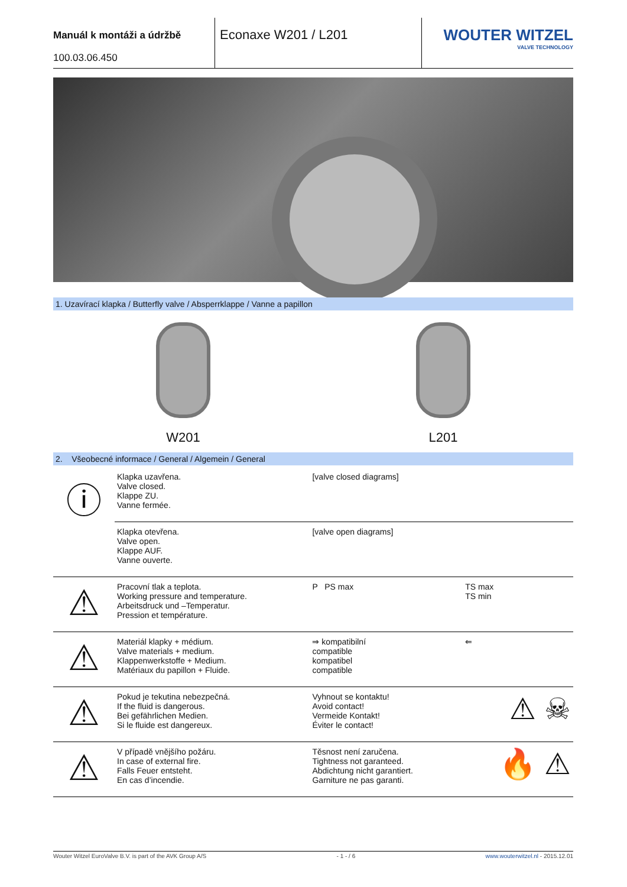Manuál k montáži a údržbě
100.03.06.450
Econaxe W201 / L201
WOUTER WITZEL
VALVE TECHNOLOGY
1. Uzavírací klapka / Butterfly valve / Absperrklappe / Vanne a papillon
W201 L201
2. Všeobecné informace / General / Algemein / General
| ⓘ | Klapka uzavřena. Valve closed. Klappe ZU. Vanne fermée. | [valve closed diagrams] | |
| | Klapka otevřena. Valve open. Klappe AUF. Vanne ouverte. | [valve open diagrams] | |
| ⚠ | Pracovní tlak a teplota. Working pressure and temperature. Arbeitsdruck und –Temperatur. Pression et température. | P PS max | TS max TS min |
| ⚠ | Materiál klapky + médium. Valve materials + medium. Klappenwerkstoffe + Medium. Matériaux du papillon + Fluide. | ⇒ kompatibilní compatible kompatibel compatible | ⇐ |
| ⚠ | Pokud je tekutina nebezpečná. If the fluid is dangerous. Bei gefährlichen Medien. Si le fluide est dangereux. | Vyhnout se kontaktu! Avoid contact! Vermeide Kontakt! Éviter le contact! | ⚠ ☠ |
| ⚠ | V případě vnějšího požáru. In case of external fire. Falls Feuer entsteht. En cas d’incendie. | Těsnost není zaručena. Tightness not garanteed. Abdichtung nicht garantiert. Garniture ne pas garanti. | 🔥 ⚠ |
Wouter Witzel EuroValve B.V. is part of the AVK Group A/S - 1 - / 6 www.wouterwitzel.nl - 2015.12.01